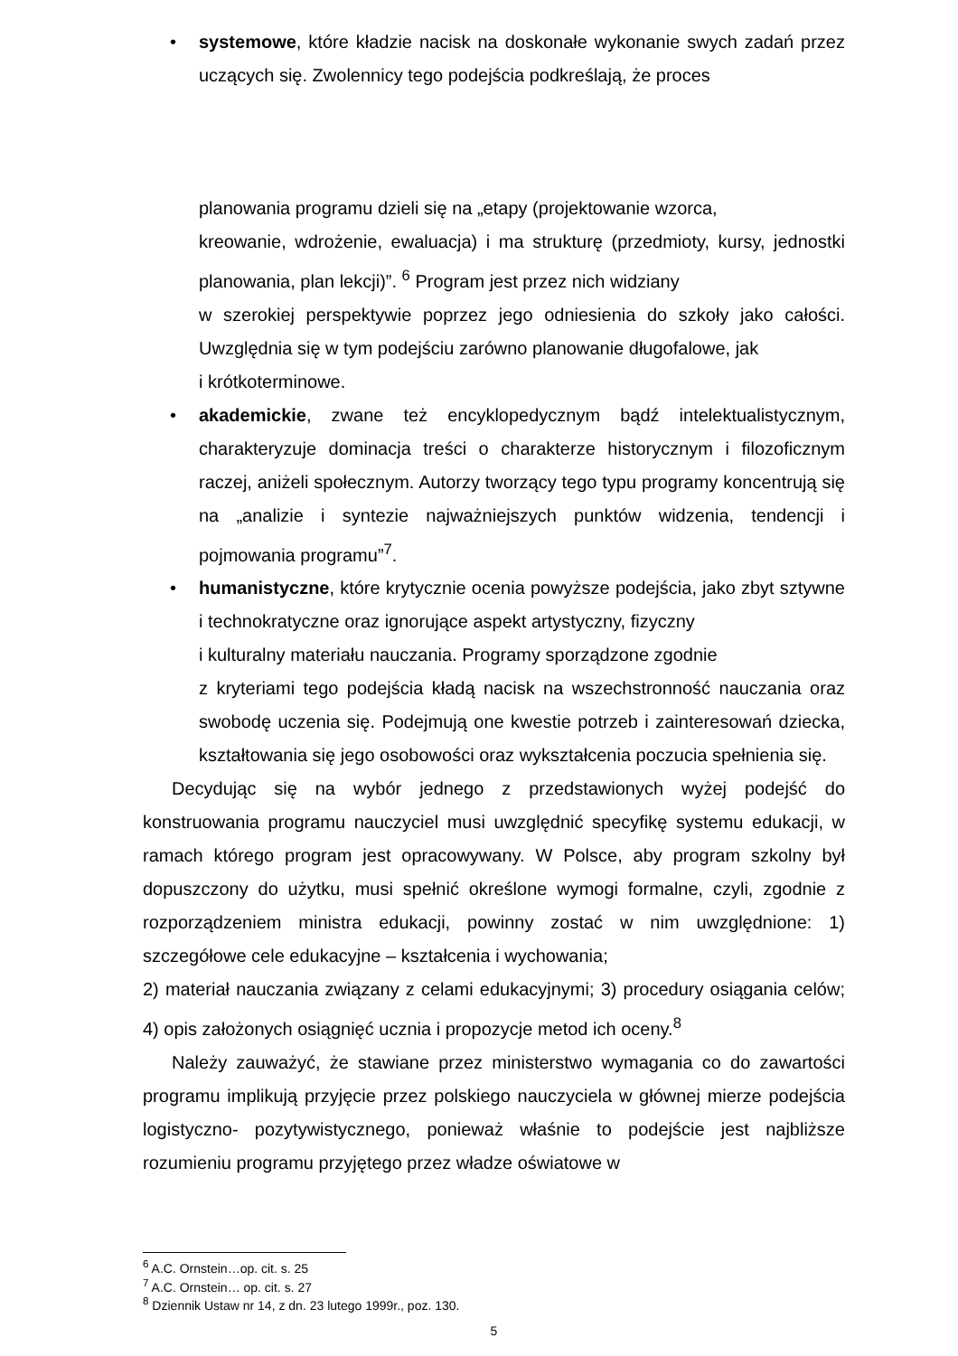• systemowe, które kładzie nacisk na doskonałe wykonanie swych zadań przez uczących się. Zwolennicy tego podejścia podkreślają, że proces
planowania programu dzieli się na „etapy (projektowanie wzorca,
kreowanie, wdrożenie, ewaluacja) i ma strukturę (przedmioty, kursy, jednostki planowania, plan lekcji)”. <sup>6</sup> Program jest przez nich widziany
w szerokiej perspektywie poprzez jego odniesienia do szkoły jako całości. Uwzględnia się w tym podejściu zarówno planowanie długofalowe, jak
i krótkoterminowe.
• akademickie, zwane też encyklopedycznym bądź intelektualistycznym, charakteryzuje dominacja treści o charakterze historycznym i filozoficznym raczej, aniżeli społecznym. Autorzy tworzący tego typu programy koncentrują się na „analizie i syntezie najważniejszych punktów widzenia, tendencji i pojmowania programu”<sup>7</sup>.
• humanistyczne, które krytycznie ocenia powyższe podejścia, jako zbyt sztywne i technokratyczne oraz ignorujące aspekt artystyczny, fizyczny
i kulturalny materiału nauczania. Programy sporządzone zgodnie
z kryteriami tego podejścia kładą nacisk na wszechstronność nauczania oraz swobodę uczenia się. Podejmują one kwestie potrzeb i zainteresowań dziecka, kształtowania się jego osobowości oraz wykształcenia poczucia spełnienia się.
Decydując się na wybór jednego z przedstawionych wyżej podejść do konstruowania programu nauczyciel musi uwzględnić specyfikę systemu edukacji, w ramach którego program jest opracowywany. W Polsce, aby program szkolny był dopuszczony do użytku, musi spełnić określone wymogi formalne, czyli, zgodnie z rozporządzeniem ministra edukacji, powinny zostać w nim uwzględnione: 1) szczegółowe cele edukacyjne – kształcenia i wychowania;
2) materiał nauczania związany z celami edukacyjnymi; 3) procedury osiągania celów; 4) opis założonych osiągnięć ucznia i propozycje metod ich oceny.<sup>8</sup>
Należy zauważyć, że stawiane przez ministerstwo wymagania co do zawartości programu implikują przyjęcie przez polskiego nauczyciela w głównej mierze podejścia logistyczno- pozytywistycznego, ponieważ właśnie to podejście jest najbliższe rozumieniu programu przyjętego przez władze oświatowe w
<sup>6</sup> A.C. Ornstein…op. cit. s. 25
<sup>7</sup> A.C. Ornstein… op. cit. s. 27
<sup>8</sup> Dziennik Ustaw nr 14, z dn. 23 lutego 1999r., poz. 130.
5